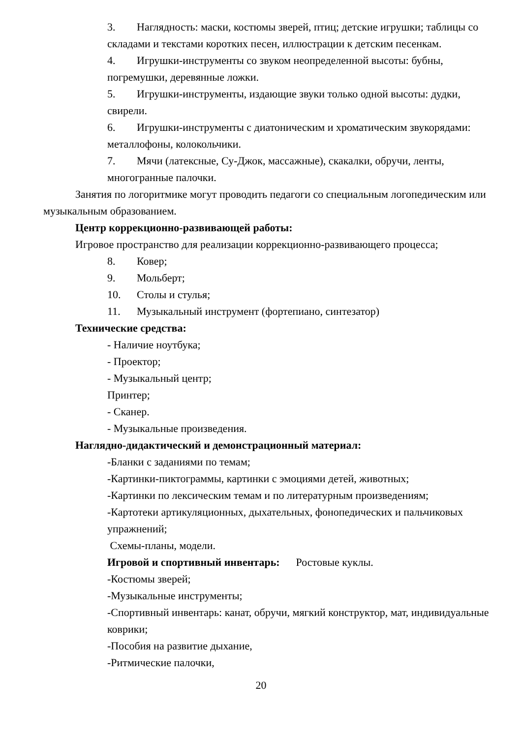3. Наглядность: маски, костюмы зверей, птиц; детские игрушки; таблицы со складами и текстами коротких песен, иллюстрации к детским песенкам.
4. Игрушки-инструменты со звуком неопределенной высоты: бубны, погремушки, деревянные ложки.
5. Игрушки-инструменты, издающие звуки только одной высоты: дудки, свирели.
6. Игрушки-инструменты с диатоническим и хроматическим звукорядами: металлофоны, колокольчики.
7. Мячи (латексные, Су-Джок, массажные), скакалки, обручи, ленты, многогранные палочки.
Занятия по логоритмике могут проводить педагоги со специальным логопедическим или музыкальным образованием.
Центр коррекционно-развивающей работы:
Игровое пространство для реализации коррекционно-развивающего процесса;
8. Ковер;
9. Мольберт;
10. Столы и стулья;
11. Музыкальный инструмент (фортепиано, синтезатор)
Технические средства:
- Наличие ноутбука;
- Проектор;
- Музыкальный центр;
Принтер;
- Сканер.
- Музыкальные произведения.
Наглядно-дидактический и демонстрационный материал:
-Бланки с заданиями по темам;
-Картинки-пиктограммы, картинки с эмоциями детей, животных;
-Картинки по лексическим темам и по литературным произведениям;
-Картотеки артикуляционных, дыхательных, фонопедических и пальчиковых упражнений;
Схемы-планы, модели.
Игровой и спортивный инвентарь: Ростовые куклы.
-Костюмы зверей;
-Музыкальные инструменты;
-Спортивный инвентарь: канат, обручи, мягкий конструктор, мат, индивидуальные коврики;
-Пособия на развитие дыхание,
-Ритмические палочки,
20